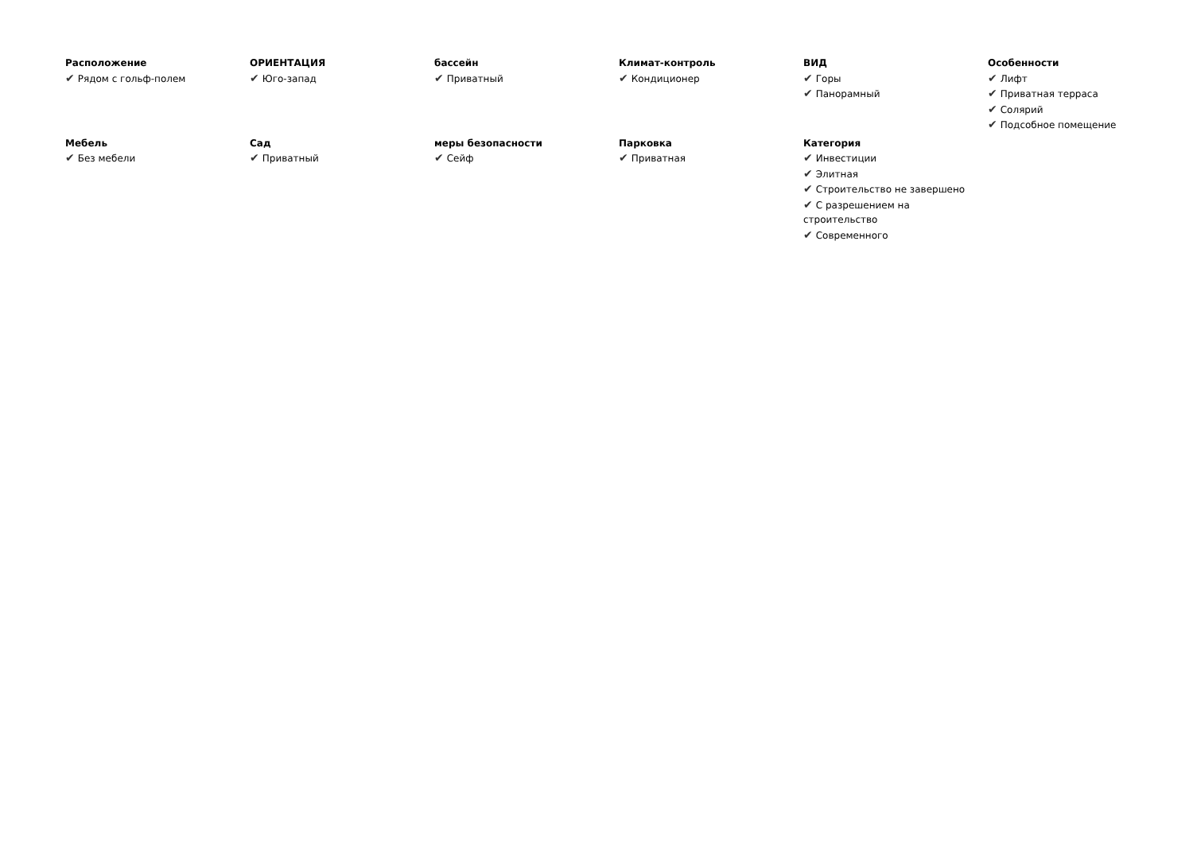Расположение
✔ Рядом с гольф-полем
ОРИЕНТАЦИЯ
✔ Юго-запад
бассейн
✔ Приватный
Климат-контроль
✔ Кондиционер
ВИД
✔ Горы
✔ Панорамный
Особенности
✔ Лифт
✔ Приватная терраса
✔ Солярий
✔ Подсобное помещение
Мебель
✔ Без мебели
Сад
✔ Приватный
меры безопасности
✔ Сейф
Парковка
✔ Приватная
Категория
✔ Инвестиции
✔ Элитная
✔ Строительство не завершено
✔ С разрешением на строительство
✔ Современного